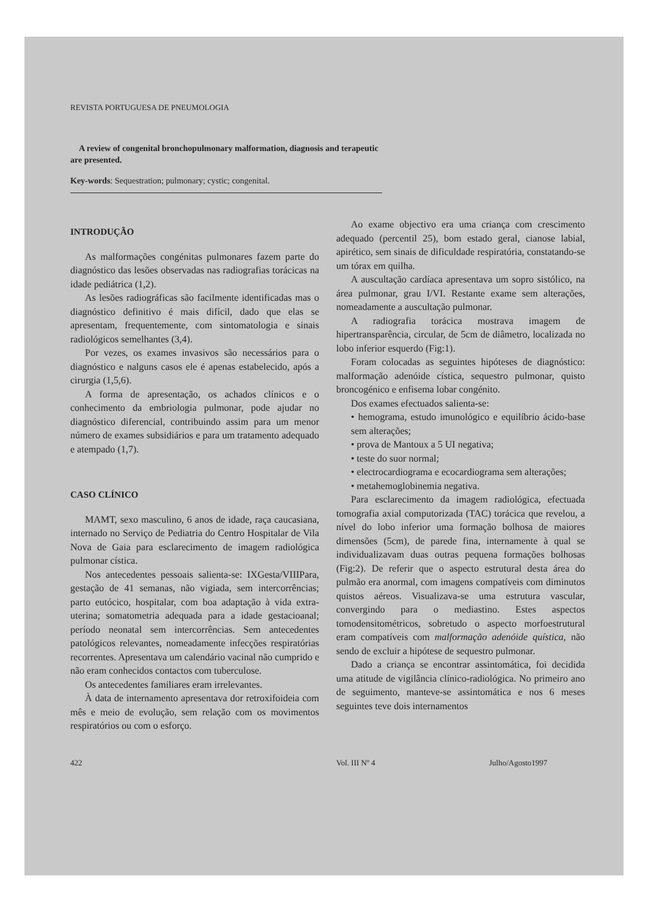REVISTA PORTUGUESA DE PNEUMOLOGIA
A review of congenital bronchopulmonary malformation, diagnosis and terapeutic are presented.
Key-words: Sequestration; pulmonary; cystic; congenital.
INTRODUÇÃO
As malformações congénitas pulmonares fazem parte do diagnóstico das lesões observadas nas radiografias torácicas na idade pediátrica (1,2).
As lesões radiográficas são facilmente identificadas mas o diagnóstico definitivo é mais difícil, dado que elas se apresentam, frequentemente, com sintomatologia e sinais radiológicos semelhantes (3,4).
Por vezes, os exames invasivos são necessários para o diagnóstico e nalguns casos ele é apenas estabelecido, após a cirurgia (1,5,6).
A forma de apresentação, os achados clínicos e o conhecimento da embriologia pulmonar, pode ajudar no diagnóstico diferencial, contribuindo assim para um menor número de exames subsidiários e para um tratamento adequado e atempado (1,7).
CASO CLÍNICO
MAMT, sexo masculino, 6 anos de idade, raça caucasiana, internado no Serviço de Pediatria do Centro Hospitalar de Vila Nova de Gaia para esclarecimento de imagem radiológica pulmonar cística.
Nos antecedentes pessoais salienta-se: IXGesta/VIIIPara, gestação de 41 semanas, não vigiada, sem intercorrências; parto eutócico, hospitalar, com boa adaptação à vida extra-uterina; somatometria adequada para a idade gestacioanal; período neonatal sem intercorrências. Sem antecedentes patológicos relevantes, nomeadamente infecções respiratórias recorrentes. Apresentava um calendário vacinal não cumprido e não eram conhecidos contactos com tuberculose.
Os antecedentes familiares eram irrelevantes.
À data de internamento apresentava dor retroxifoideia com mês e meio de evolução, sem relação com os movimentos respiratórios ou com o esforço.
Ao exame objectivo era uma criança com crescimento adequado (percentil 25), bom estado geral, cianose labial, apirético, sem sinais de dificuldade respiratória, constatando-se um tórax em quilha.
A auscultação cardíaca apresentava um sopro sistólico, na área pulmonar, grau I/VI. Restante exame sem alterações, nomeadamente a auscultação pulmonar.
A radiografia torácica mostrava imagem de hipertransparência, circular, de 5cm de diâmetro, localizada no lobo inferior esquerdo (Fig:1).
Foram colocadas as seguintes hipóteses de diagnóstico: malformação adenóide cística, sequestro pulmonar, quisto broncogénico e enfisema lobar congénito.
Dos exames efectuados salienta-se:
• hemograma, estudo imunológico e equilíbrio ácido-base sem alterações;
• prova de Mantoux a 5 UI negativa;
• teste do suor normal;
• electrocardiograma e ecocardiograma sem alterações;
• metahemoglobinemia negativa.
Para esclarecimento da imagem radiológica, efectuada tomografia axial computorizada (TAC) torácica que revelou, a nível do lobo inferior uma formação bolhosa de maiores dimensões (5cm), de parede fina, internamente à qual se individualizavam duas outras pequena formações bolhosas (Fig:2). De referir que o aspecto estrutural desta área do pulmão era anormal, com imagens compatíveis com diminutos quistos aéreos. Visualizava-se uma estrutura vascular, convergindo para o mediastino. Estes aspectos tomodensitométricos, sobretudo o aspecto morfoestrutural eram compatíveis com malformação adenóide quística, não sendo de excluir a hipótese de sequestro pulmonar.
Dado a criança se encontrar assintomática, foi decidida uma atitude de vigilância clínico-radiológica. No primeiro ano de seguimento, manteve-se assintomática e nos 6 meses seguintes teve dois internamentos
422 Vol. III Nº 4 Julho/Agosto1997